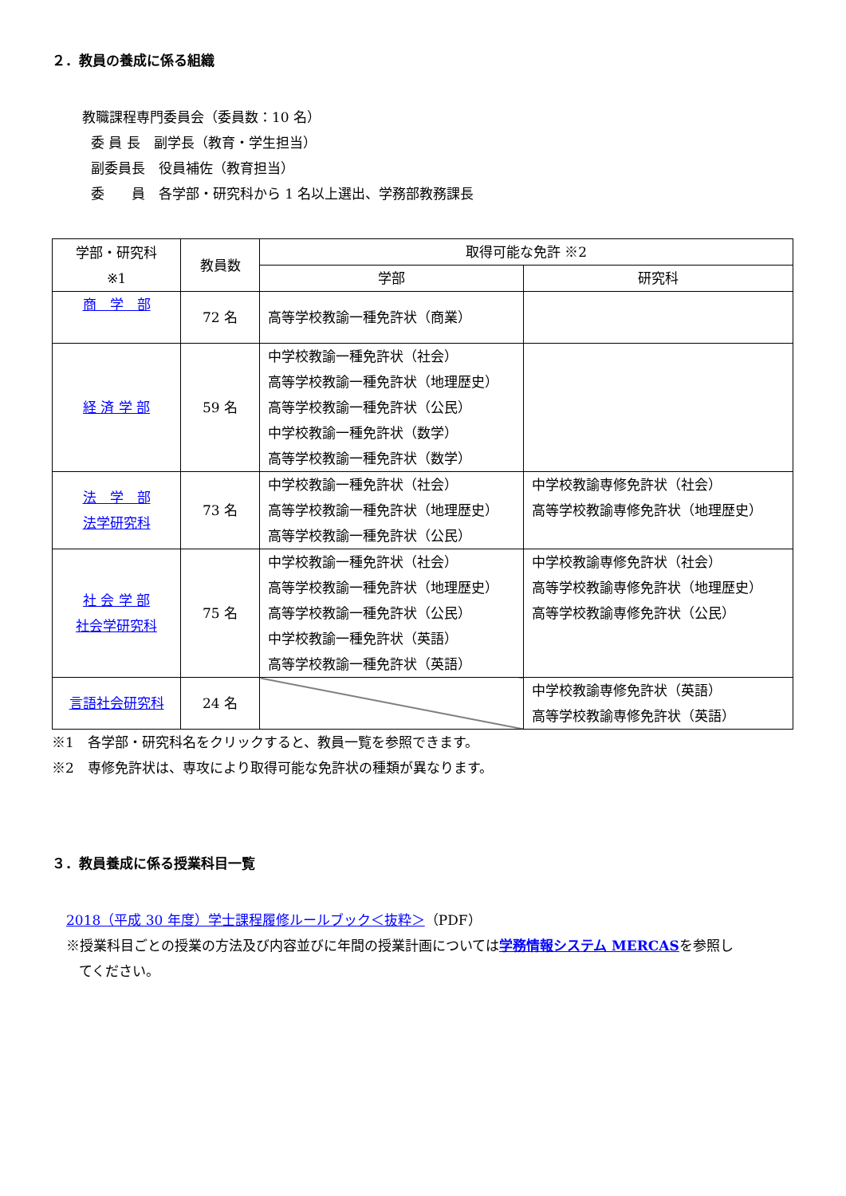２．教員の養成に係る組織
教職課程専門委員会（委員数：10 名）
委 員 長　副学長（教育・学生担当）
副委員長　役員補佐（教育担当）
委　　員　各学部・研究科から 1 名以上選出、学務部教務課長
| 学部・研究科 ※1 | 教員数 | 取得可能な免許 ※2 | |
| --- | --- | --- | --- |
| | | 学部 | 研究科 |
| 商 学 部 | 72 名 | 高等学校教諭一種免許状（商業） | |
| 経 済 学 部 | 59 名 | 中学校教諭一種免許状（社会） 高等学校教諭一種免許状（地理歴史） 高等学校教諭一種免許状（公民） 中学校教諭一種免許状（数学） 高等学校教諭一種免許状（数学） | |
| 法 学 部 法学研究科 | 73 名 | 中学校教諭一種免許状（社会） 高等学校教諭一種免許状（地理歴史） 高等学校教諭一種免許状（公民） | 中学校教諭専修免許状（社会） 高等学校教諭専修免許状（地理歴史） |
| 社 会 学 部 社会学研究科 | 75 名 | 中学校教諭一種免許状（社会） 高等学校教諭一種免許状（地理歴史） 高等学校教諭一種免許状（公民） 中学校教諭一種免許状（英語） 高等学校教諭一種免許状（英語） | 中学校教諭専修免許状（社会） 高等学校教諭専修免許状（地理歴史） 高等学校教諭専修免許状（公民） |
| 言語社会研究科 | 24 名 | | 中学校教諭専修免許状（英語） 高等学校教諭専修免許状（英語） |
※1　各学部・研究科名をクリックすると、教員一覧を参照できます。
※2　専修免許状は、専攻により取得可能な免許状の種類が異なります。
３．教員養成に係る授業科目一覧
2018（平成 30 年度）学士課程履修ルールブック＜抜粋＞（PDF）
※授業科目ごとの授業の方法及び内容並びに年間の授業計画については学務情報システム MERCASを参照し
てください。